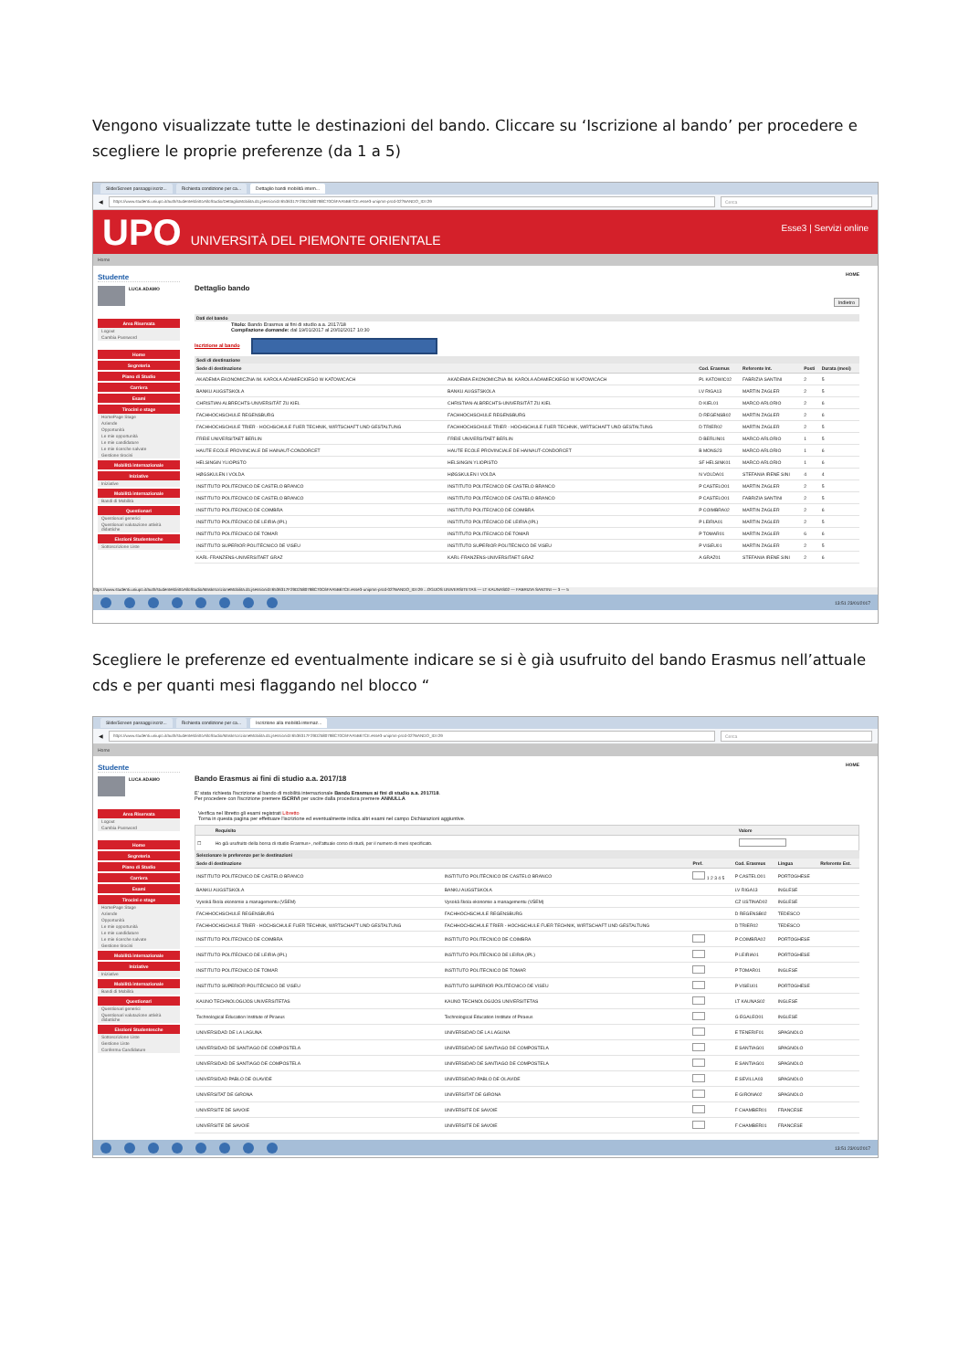Vengono visualizzate tutte le destinazioni del bando. Cliccare su ‘Iscrizione al bando’ per procedere e scegliere le proprie preferenze (da 1 a 5)
Slide/Screen passaggi iscriz... Richiesta condizione per ca... Dettaglio bandi mobilità intern...
◀
https://www.studenti.uniupo.it/auth/studente/dirittoAlloStudio/DettaglioMobilita.do;jsessionid=6536317F29D2580798C70C6FAA5B67CE.esse3-unipmn-prod-02?BANDO_ID=29 Cerca
UPO UNIVERSITÀ DEL PIEMONTE ORIENTALE
Esse3 | Servizi online
Home
Studente
LUCA ADAMO
Area Riservata
Logout
Cambia Password
Home
Segreteria
Piano di Studio
Carriera
Esami
Tirocini e stage
HomePage Stage
Aziende
Opportunità
Le mie opportunità
Le mie candidature
Le mie ricerche salvate
Gestione tirocini
Mobilità internazionale
Iniziative
Iniziative
Mobilità internazionale
Bandi di Mobilità
Questionari
Questionari generici
Questionari valutazione attività didattiche
Elezioni Studentesche
Sottoscrizione Liste
HOME
Dettaglio bando
Indietro
Dati del bando
Titolo: Bando Erasmus ai fini di studio a.a. 2017/18
Compilazione domande: dal 19/01/2017 al 20/02/2017 10:30
Iscrizione al bando
Sedi di destinazione
| Sede di destinazione | | Cod. Erasmus | Referente Int. | Posti | Durata (mesi) |
| --- | --- | --- | --- | --- | --- |
| AKADEMIA EKONOMICZNA IM. KAROLA ADAMIECKIEGO W KATOWICACH | AKADEMIA EKONOMICZNA IM. KAROLA ADAMIECKIEGO W KATOWICACH | PL KATOWIC02 | FABRIZIA SANTINI | 2 | 5 |
| BANKU AUGSTSKOLA | BANKU AUGSTSKOLA | LV RIGA13 | MARTIN ZAGLER | 2 | 5 |
| CHRISTIAN-ALBRECHTS-UNIVERSITÄT ZU KIEL | CHRISTIAN-ALBRECHTS-UNIVERSITÄT ZU KIEL | D KIEL01 | MARCO ARLORIO | 2 | 6 |
| FACHHOCHSCHULE REGENSBURG | FACHHOCHSCHULE REGENSBURG | D REGENSB02 | MARTIN ZAGLER | 2 | 6 |
| FACHHOCHSCHULE TRIER - HOCHSCHULE FUER TECHNIK, WIRTSCHAFT UND GESTALTUNG | FACHHOCHSCHULE TRIER - HOCHSCHULE FUER TECHNIK, WIRTSCHAFT UND GESTALTUNG | D TRIER02 | MARTIN ZAGLER | 2 | 5 |
| FREIE UNIVERSITAET BERLIN | FREIE UNIVERSITAET BERLIN | D BERLIN01 | MARCO ARLORIO | 1 | 5 |
| HAUTE ECOLE PROVINCIALE DE HAINAUT-CONDORCET | HAUTE ECOLE PROVINCIALE DE HAINAUT-CONDORCET | B MONS23 | MARCO ARLORIO | 1 | 6 |
| HELSINGIN YLIOPISTO | HELSINGIN YLIOPISTO | SF HELSINK01 | MARCO ARLORIO | 1 | 6 |
| HØGSKULEN I VOLDA | HØGSKULEN I VOLDA | N VOLDA01 | STEFANIA IRENE SINI | 4 | 4 |
| INSTITUTO POLITECNICO DE CASTELO BRANCO | INSTITUTO POLITÉCNICO DE CASTELO BRANCO | P CASTELO01 | MARTIN ZAGLER | 2 | 5 |
| INSTITUTO POLITECNICO DE CASTELO BRANCO | INSTITUTO POLITÉCNICO DE CASTELO BRANCO | P CASTELO01 | FABRIZIA SANTINI | 2 | 5 |
| INSTITUTO POLITECNICO DE COIMBRA | INSTITUTO POLITECNICO DE COIMBRA | P COIMBRA02 | MARTIN ZAGLER | 2 | 6 |
| INSTITUTO POLITÉCNICO DE LEIRIA (IPL) | INSTITUTO POLITÉCNICO DE LEIRIA (IPL) | P LEIRIA01 | MARTIN ZAGLER | 2 | 5 |
| INSTITUTO POLITECNICO DE TOMAR | INSTITUTO POLITECNICO DE TOMAR | P TOMAR01 | MARTIN ZAGLER | 6 | 6 |
| INSTITUTO SUPERIOR POLITÉCNICO DE VISEU | INSTITUTO SUPERIOR POLITÉCNICO DE VISEU | P VISEU01 | MARTIN ZAGLER | 2 | 5 |
| KARL-FRANZENS-UNIVERSITAET GRAZ | KARL-FRANZENS-UNIVERSITAET GRAZ | A GRAZ01 | STEFANIA IRENE SINI | 2 | 6 |
https://www.studenti.uniupo.it/auth/studente/dirittoAlloStudio/MaskIscrizioneMobilita.do;jsessionid=6536317F29D2580798C70C6FAA5B67CE.esse3-unipmn-prod-02?BANDO_ID=29 ...OGIJOS UNIVERSITETAS — LT KAUNAS02 — FABRIZIA SANTINI — 3 — 5
13:51 23/01/2017
Scegliere le preferenze ed eventualmente indicare se si è già usufruito del bando Erasmus nell’attuale cds e per quanti mesi flaggando nel blocco “
Slide/Screen passaggi iscriz... Richiesta condizione per ca... Iscrizione alla mobilità internaz...
◀
https://www.studenti.uniupo.it/auth/studente/dirittoAlloStudio/MaskIscrizioneMobilita.do;jsessionid=6536317F29D2580798C70C6FAA5B67CE.esse3-unipmn-prod-02?BANDO_ID=29 Cerca
Home
Studente
LUCA ADAMO
Area Riservata
Logout
Cambia Password
Home
Segreteria
Piano di Studio
Carriera
Esami
Tirocini e stage
HomePage Stage
Aziende
Opportunità
Le mie opportunità
Le mie candidature
Le mie ricerche salvate
Gestione tirocini
Mobilità internazionale
Iniziative
Iniziative
Mobilità internazionale
Bandi di Mobilità
Questionari
Questionari generici
Questionari valutazione attività didattiche
Elezioni Studentesche
Sottoscrizione Liste
Gestione Liste
Conferma Candidature
HOME
Bando Erasmus ai fini di studio a.a. 2017/18
E' stata richiesta l'iscrizione al bando di mobilità internazionale Bando Erasmus ai fini di studio a.a. 2017/18.
Per procedere con l'iscrizione premere ISCRIVI per uscire dalla procedura premere ANNULLA
Verifica nel libretto gli esami registrati Libretto
Torna in questa pagina per effettuare l'iscrizione ed eventualmente indica altri esami nel campo Dichiarazioni aggiuntive.
| | Requisito | Valore |
| --- | --- | --- |
| ☐ | Ho già usufruito della borsa di studio Erasmus+, nell'attuale corso di studi, per il numero di mesi specificato. | |
Selezionare le preferenze per le destinazioni
| Sede di destinazione | | Pref. | Cod. Erasmus | Lingua | Referente Est. |
| --- | --- | --- | --- | --- | --- |
| INSTITUTO POLITECNICO DE CASTELO BRANCO | INSTITUTO POLITÉCNICO DE CASTELO BRANCO | 1 2 3 4 5 | P CASTELO01 | PORTOGHESE | |
| BANKU AUGSTSKOLA | BANKU AUGSTSKOLA | | LV RIGA13 | INGLESE | |
| Vysoká škola ekonomie a managementu (VŠEM) | Vysoká škola ekonomie a managementu (VŠEM) | | CZ USTINAD02 | INGLESE | |
| FACHHOCHSCHULE REGENSBURG | FACHHOCHSCHULE REGENSBURG | | D REGENSB02 | TEDESCO | |
| FACHHOCHSCHULE TRIER - HOCHSCHULE FUER TECHNIK, WIRTSCHAFT UND GESTALTUNG | FACHHOCHSCHULE TRIER - HOCHSCHULE FUER TECHNIK, WIRTSCHAFT UND GESTALTUNG | | D TRIER02 | TEDESCO | |
| INSTITUTO POLITECNICO DE COIMBRA | INSTITUTO POLITECNICO DE COIMBRA | | P COIMBRA02 | PORTOGHESE | |
| INSTITUTO POLITÉCNICO DE LEIRIA (IPL) | INSTITUTO POLITÉCNICO DE LEIRIA (IPL) | | P LEIRIA01 | PORTOGHESE | |
| INSTITUTO POLITECNICO DE TOMAR | INSTITUTO POLITECNICO DE TOMAR | | P TOMAR01 | INGLESE | |
| INSTITUTO SUPERIOR POLITÉCNICO DE VISEU | INSTITUTO SUPERIOR POLITÉCNICO DE VISEU | | P VISEU01 | PORTOGHESE | |
| KAUNO TECHNOLOGIJOS UNIVERSITETAS | KAUNO TECHNOLOGIJOS UNIVERSITETAS | | LT KAUNAS02 | INGLESE | |
| Technological Education Institute of Piraeus | Technological Education Institute of Piraeus | | G EGALEO01 | INGLESE | |
| UNIVERSIDAD DE LA LAGUNA | UNIVERSIDAD DE LA LAGUNA | | E TENERIF01 | SPAGNOLO | |
| UNIVERSIDAD DE SANTIAGO DE COMPOSTELA | UNIVERSIDAD DE SANTIAGO DE COMPOSTELA | | E SANTIAG01 | SPAGNOLO | |
| UNIVERSIDAD DE SANTIAGO DE COMPOSTELA | UNIVERSIDAD DE SANTIAGO DE COMPOSTELA | | E SANTIAG01 | SPAGNOLO | |
| UNIVERSIDAD PABLO DE OLAVIDE | UNIVERSIDAD PABLO DE OLAVIDE | | E SEVILLA03 | SPAGNOLO | |
| UNIVERSITAT DE GIRONA | UNIVERSITAT DE GIRONA | | E GIRONA02 | SPAGNOLO | |
| UNIVERSITE DE SAVOIE | UNIVERSITE DE SAVOIE | | F CHAMBER01 | FRANCESE | |
| UNIVERSITE DE SAVOIE | UNIVERSITE DE SAVOIE | | F CHAMBER01 | FRANCESE | |
13:51 23/01/2017